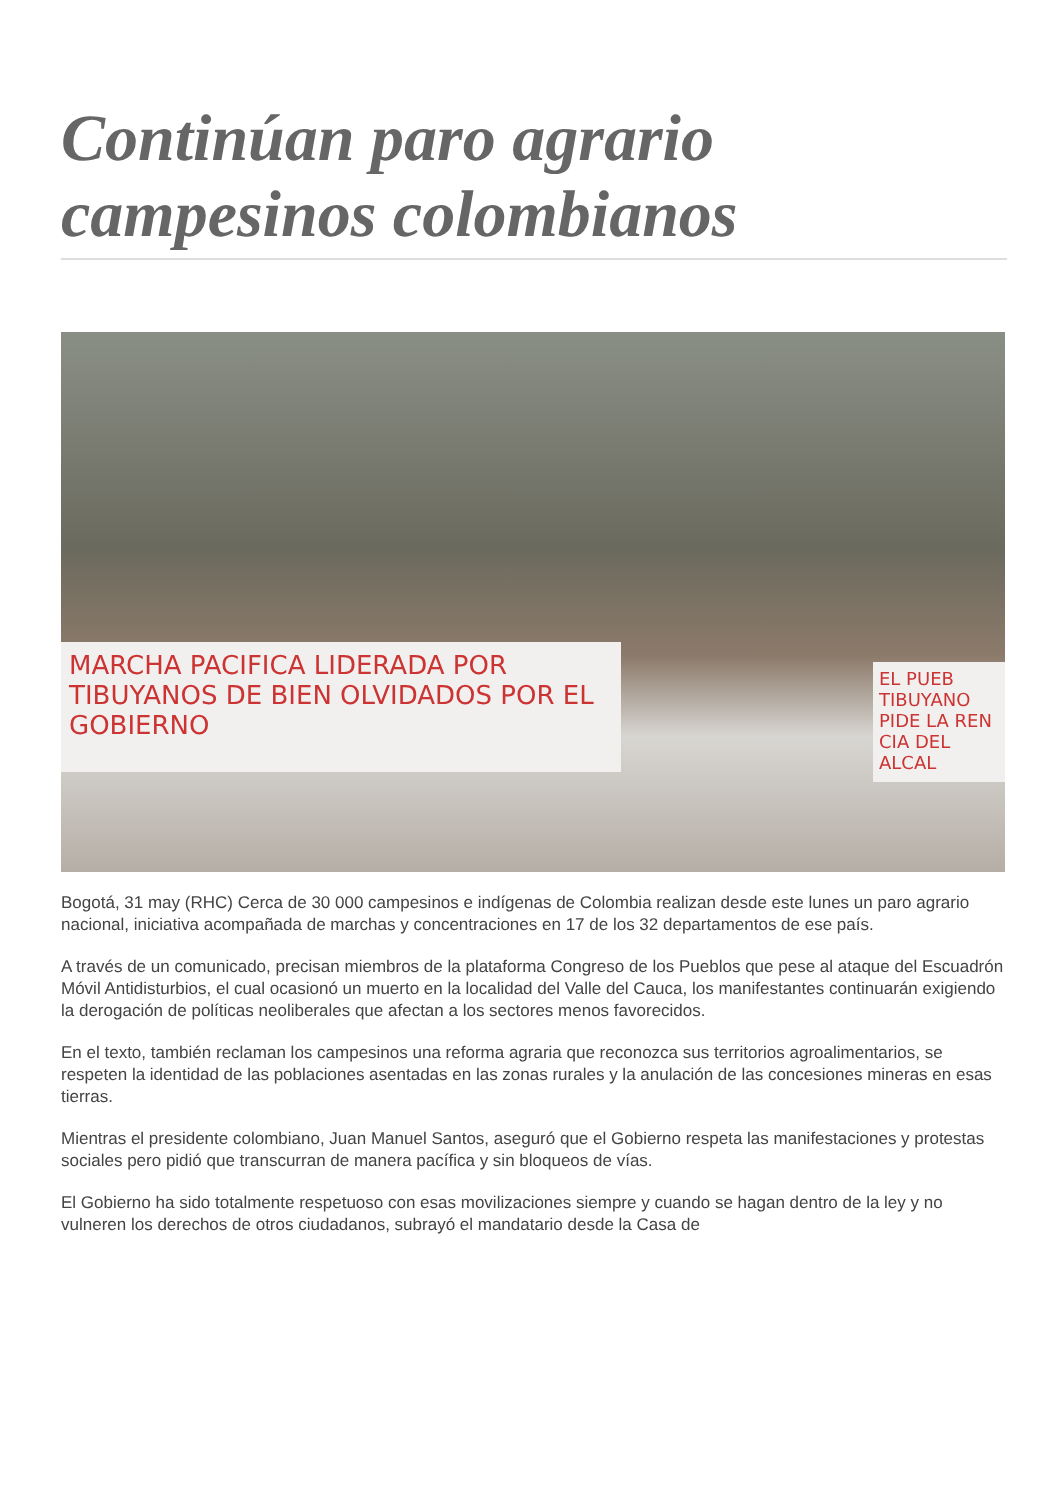Continúan paro agrario campesinos colombianos
MARCHA PACIFICA LIDERADA POR TIBUYANOS DE BIEN OLVIDADOS POR EL GOBIERNO
EL PUEB TIBUYANO PIDE LA REN CIA DEL ALCAL
Bogotá, 31 may (RHC) Cerca de 30 000 campesinos e indígenas de Colombia realizan desde este lunes un paro agrario nacional, iniciativa acompañada de marchas y concentraciones en 17 de los 32 departamentos de ese país.
A través de un comunicado, precisan miembros de la plataforma Congreso de los Pueblos que pese al ataque del Escuadrón Móvil Antidisturbios, el cual ocasionó un muerto en la localidad del Valle del Cauca, los manifestantes continuarán exigiendo la derogación de políticas neoliberales que afectan a los sectores menos favorecidos.
En el texto, también reclaman los campesinos una reforma agraria que reconozca sus territorios agroalimentarios, se respeten la identidad de las poblaciones asentadas en las zonas rurales y la anulación de las concesiones mineras en esas tierras.
Mientras el presidente colombiano, Juan Manuel Santos, aseguró que el Gobierno respeta las manifestaciones y protestas sociales pero pidió que transcurran de manera pacífica y sin bloqueos de vías.
El Gobierno ha sido totalmente respetuoso con esas movilizaciones siempre y cuando se hagan dentro de la ley y no vulneren los derechos de otros ciudadanos, subrayó el mandatario desde la Casa de